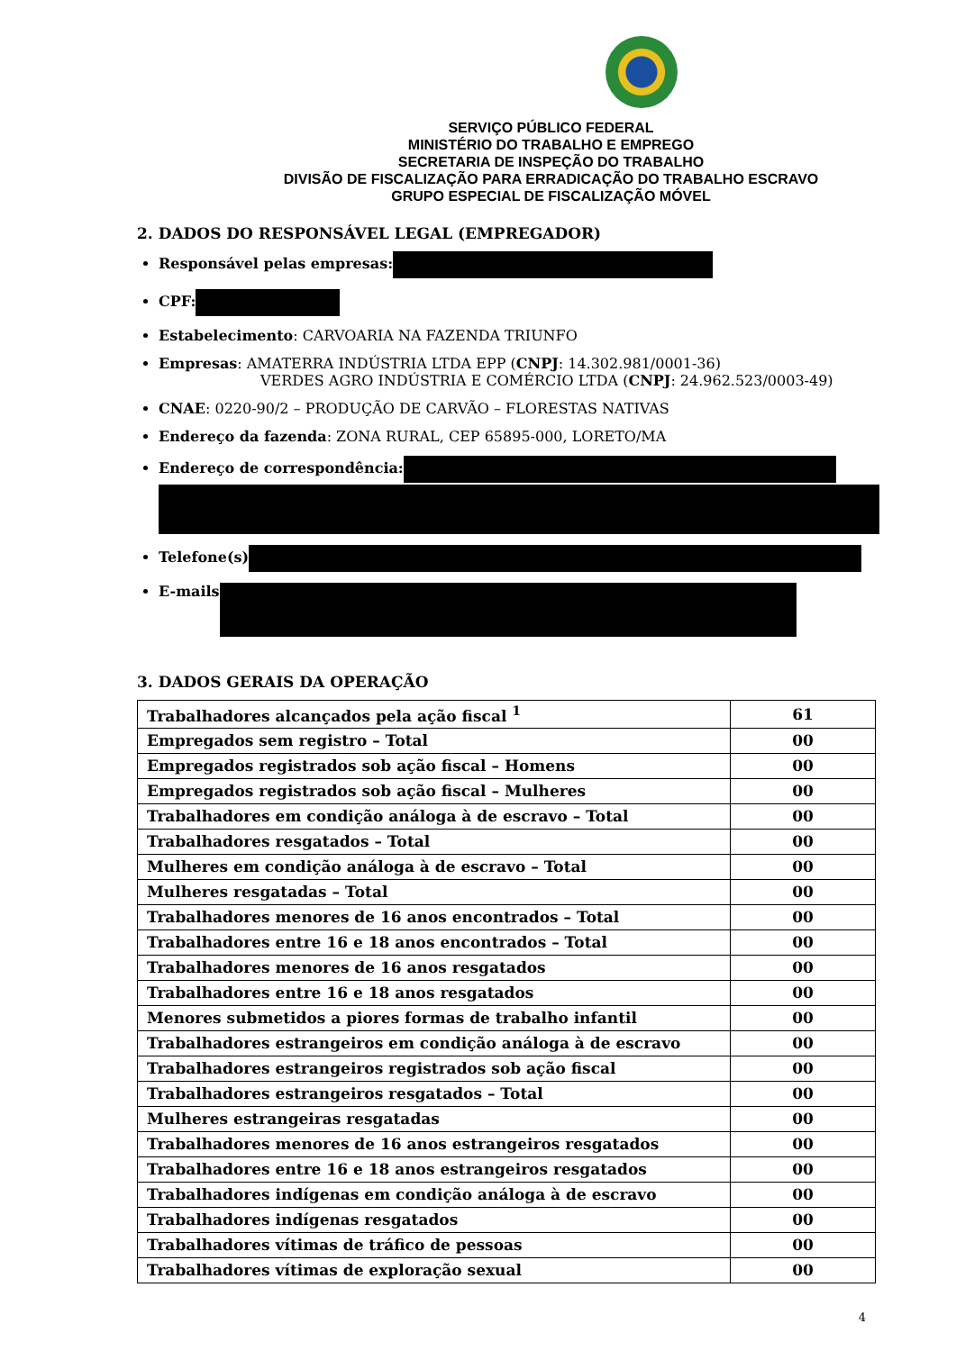SERVIÇO PÚBLICO FEDERAL
MINISTÉRIO DO TRABALHO E EMPREGO
SECRETARIA DE INSPEÇÃO DO TRABALHO
DIVISÃO DE FISCALIZAÇÃO PARA ERRADICAÇÃO DO TRABALHO ESCRAVO
GRUPO ESPECIAL DE FISCALIZAÇÃO MÓVEL
2. DADOS DO RESPONSÁVEL LEGAL (EMPREGADOR)
Responsável pelas empresas:
CPF:
Estabelecimento: CARVOARIA NA FAZENDA TRIUNFO
Empresas: AMATERRA INDÚSTRIA LTDA EPP (CNPJ: 14.302.981/0001-36)
VERDES AGRO INDÚSTRIA E COMÉRCIO LTDA (CNPJ: 24.962.523/0003-49)
CNAE: 0220-90/2 – PRODUÇÃO DE CARVÃO – FLORESTAS NATIVAS
Endereço da fazenda: ZONA RURAL, CEP 65895-000, LORETO/MA
Endereço de correspondência:
Telefone(s)
E-mails
3. DADOS GERAIS DA OPERAÇÃO
| Trabalhadores alcançados pela ação fiscal <sup>1</sup> | 61 |
| Empregados sem registro – Total | 00 |
| Empregados registrados sob ação fiscal – Homens | 00 |
| Empregados registrados sob ação fiscal – Mulheres | 00 |
| Trabalhadores em condição análoga à de escravo – Total | 00 |
| Trabalhadores resgatados – Total | 00 |
| Mulheres em condição análoga à de escravo – Total | 00 |
| Mulheres resgatadas – Total | 00 |
| Trabalhadores menores de 16 anos encontrados – Total | 00 |
| Trabalhadores entre 16 e 18 anos encontrados – Total | 00 |
| Trabalhadores menores de 16 anos resgatados | 00 |
| Trabalhadores entre 16 e 18 anos resgatados | 00 |
| Menores submetidos a piores formas de trabalho infantil | 00 |
| Trabalhadores estrangeiros em condição análoga à de escravo | 00 |
| Trabalhadores estrangeiros registrados sob ação fiscal | 00 |
| Trabalhadores estrangeiros resgatados – Total | 00 |
| Mulheres estrangeiras resgatadas | 00 |
| Trabalhadores menores de 16 anos estrangeiros resgatados | 00 |
| Trabalhadores entre 16 e 18 anos estrangeiros resgatados | 00 |
| Trabalhadores indígenas em condição análoga à de escravo | 00 |
| Trabalhadores indígenas resgatados | 00 |
| Trabalhadores vítimas de tráfico de pessoas | 00 |
| Trabalhadores vítimas de exploração sexual | 00 |
4